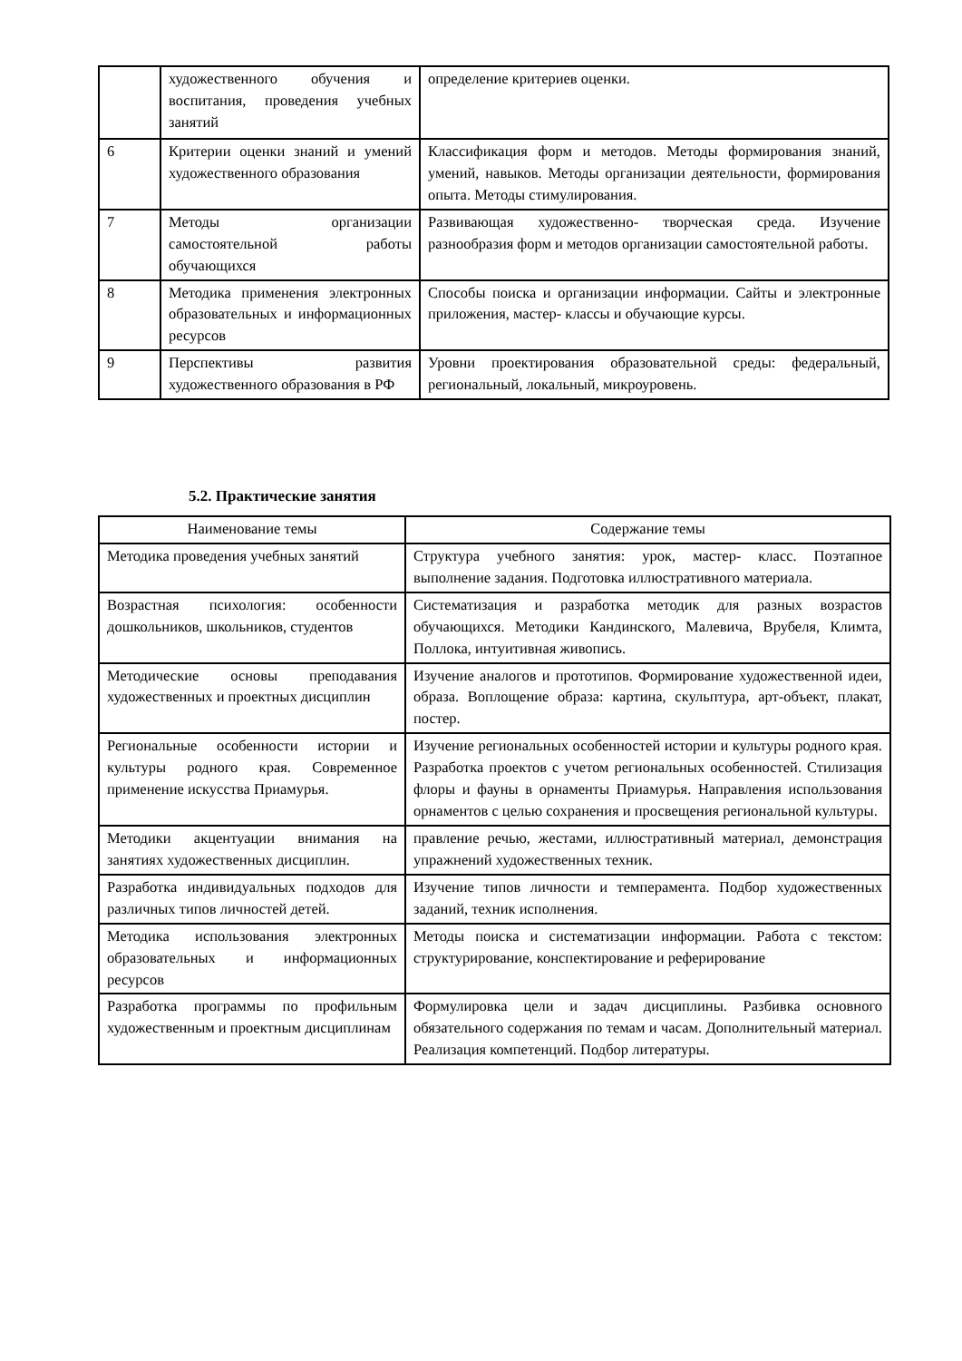| | художественного обучения и воспитания, проведения учебных занятий | определение критериев оценки. |
| 6 | Критерии оценки знаний и умений художественного образования | Классификация форм и методов. Методы формирования знаний, умений, навыков. Методы организации деятельности, формирования опыта. Методы стимулирования. |
| 7 | Методы организации самостоятельной работы обучающихся | Развивающая художественно- творческая среда. Изучение разнообразия форм и методов организации самостоятельной работы. |
| 8 | Методика применения электронных образовательных и информационных ресурсов | Способы поиска и организации информации. Сайты и электронные приложения, мастер- классы и обучающие курсы. |
| 9 | Перспективы развития художественного образования в РФ | Уровни проектирования образовательной среды: федеральный, региональный, локальный, микроуровень. |
5.2. Практические занятия
| Наименование темы | Содержание темы |
| --- | --- |
| Методика проведения учебных занятий | Структура учебного занятия: урок, мастер- класс. Поэтапное выполнение задания. Подготовка иллюстративного материала. |
| Возрастная психология: особенности дошкольников, школьников, студентов | Систематизация и разработка методик для разных возрастов обучающихся. Методики Кандинского, Малевича, Врубеля, Климта, Поллока, интуитивная живопись. |
| Методические основы преподавания художественных и проектных дисциплин | Изучение аналогов и прототипов. Формирование художественной идеи, образа. Воплощение образа: картина, скульптура, арт-объект, плакат, постер. |
| Региональные особенности истории и культуры родного края. Современное применение искусства Приамурья. | Изучение региональных особенностей истории и культуры родного края. Разработка проектов с учетом региональных особенностей. Стилизация флоры и фауны в орнаменты Приамурья. Направления использования орнаментов с целью сохранения и просвещения региональной культуры. |
| Методики акцентуации внимания на занятиях художественных дисциплин. | правление речью, жестами, иллюстративный материал, демонстрация упражнений художественных техник. |
| Разработка индивидуальных подходов для различных типов личностей детей. | Изучение типов личности и темперамента. Подбор художественных заданий, техник исполнения. |
| Методика использования электронных образовательных и информационных ресурсов | Методы поиска и систематизации информации. Работа с текстом: структурирование, конспектирование и реферирование |
| Разработка программы по профильным художественным и проектным дисциплинам | Формулировка цели и задач дисциплины. Разбивка основного обязательного содержания по темам и часам. Дополнительный материал. Реализация компетенций. Подбор литературы. |